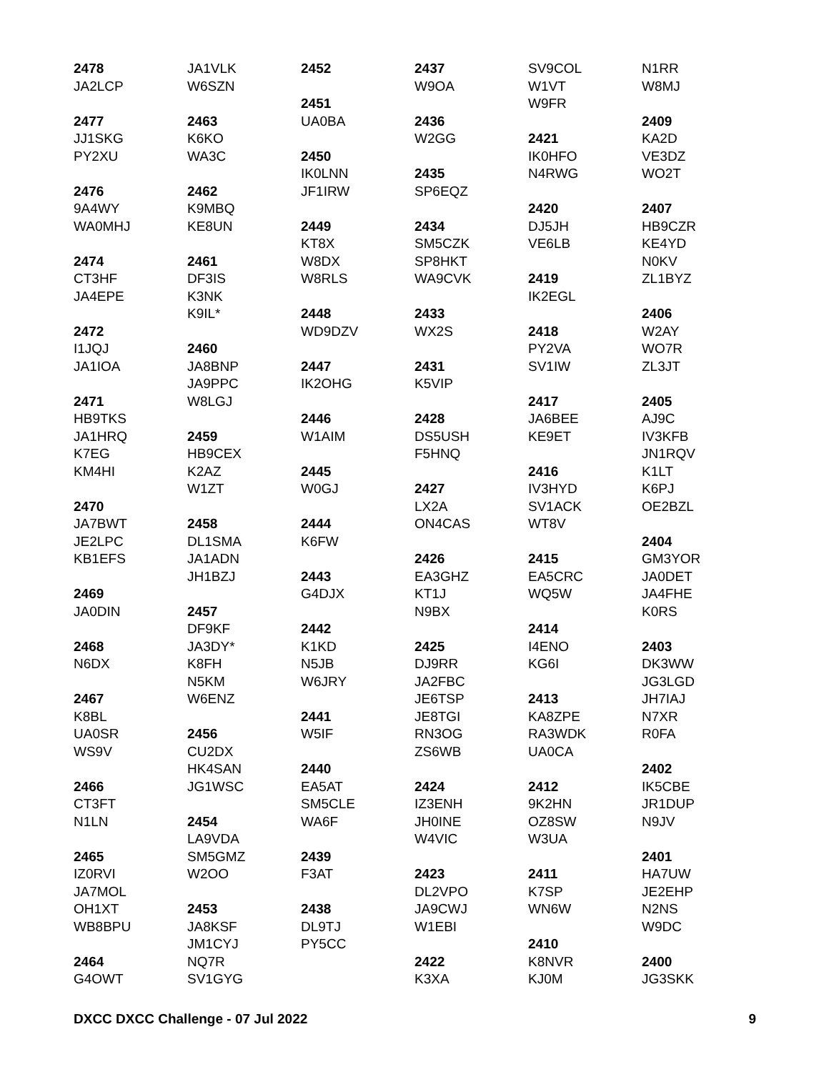2478
JA2LCP
2477
JJ1SKG
PY2XU
2476
9A4WY
WA0MHJ
2474
CT3HF
JA4EPE
2472
I1JQJ
JA1IOA
2471
HB9TKS
JA1HRQ
K7EG
KM4HI
2470
JA7BWT
JE2LPC
KB1EFS
2469
JA0DIN
2468
N6DX
2467
K8BL
UA0SR
WS9V
2466
CT3FT
N1LN
2465
IZ0RVI
JA7MOL
OH1XT
WB8BPU
2464
G4OWT
JA1VLK
W6SZN
2463
K6KO
WA3C
2462
K9MBQ
KE8UN
2461
DF3IS
K3NK
K9IL*
2460
JA8BNP
JA9PPC
W8LGJ
2459
HB9CEX
K2AZ
W1ZT
2458
DL1SMA
JA1ADN
JH1BZJ
2457
DF9KF
JA3DY*
K8FH
N5KM
W6ENZ
2456
CU2DX
HK4SAN
JG1WSC
2454
LA9VDA
SM5GMZ
W2OO
2453
JA8KSF
JM1CYJ
NQ7R
SV1GYG
2452
2451
UA0BA
2450
IK0LNN
JF1IRW
2449
KT8X
W8DX
W8RLS
2448
WD9DZV
2447
IK2OHG
2446
W1AIM
2445
W0GJ
2444
K6FW
2443
G4DJX
2442
K1KD
N5JB
W6JRY
2441
W5IF
2440
EA5AT
SM5CLE
WA6F
2439
F3AT
2438
DL9TJ
PY5CC
2437
W9OA
2436
W2GG
2435
SP6EQZ
2434
SM5CZK
SP8HKT
WA9CVK
2433
WX2S
2431
K5VIP
2428
DS5USH
F5HNQ
2427
LX2A
ON4CAS
2426
EA3GHZ
KT1J
N9BX
2425
DJ9RR
JA2FBC
JE6TSP
JE8TGI
RN3OG
ZS6WB
2424
IZ3ENH
JH0INE
W4VIC
2423
DL2VPO
JA9CWJ
W1EBI
2422
K3XA
SV9COL
W1VT
W9FR
2421
IK0HFO
N4RWG
2420
DJ5JH
VE6LB
2419
IK2EGL
2418
PY2VA
SV1IW
2417
JA6BEE
KE9ET
2416
IV3HYD
SV1ACK
WT8V
2415
EA5CRC
WQ5W
2414
I4ENO
KG6I
2413
KA8ZPE
RA3WDK
UA0CA
2412
9K2HN
OZ8SW
W3UA
2411
K7SP
WN6W
2410
K8NVR
KJ0M
N1RR
W8MJ
2409
KA2D
VE3DZ
WO2T
2407
HB9CZR
KE4YD
N0KV
ZL1BYZ
2406
W2AY
WO7R
ZL3JT
2405
AJ9C
IV3KFB
JN1RQV
K1LT
K6PJ
OE2BZL
2404
GM3YOR
JA0DET
JA4FHE
K0RS
2403
DK3WW
JG3LGD
JH7IAJ
N7XR
R0FA
2402
IK5CBE
JR1DUP
N9JV
2401
HA7UW
JE2EHP
N2NS
W9DC
2400
JG3SKK
DXCC DXCC Challenge - 07 Jul 2022 9